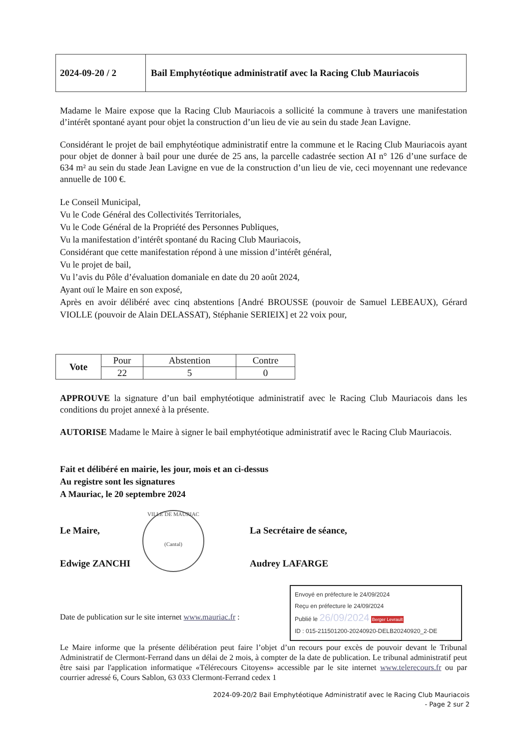| 2024-09-20 / 2 | Bail Emphytéotique administratif avec la Racing Club Mauriacois |
Madame le Maire expose que la Racing Club Mauriacois a sollicité la commune à travers une manifestation d’intérêt spontané ayant pour objet la construction d’un lieu de vie au sein du stade Jean Lavigne.
Considérant le projet de bail emphytéotique administratif entre la commune et le Racing Club Mauriacois ayant pour objet de donner à bail pour une durée de 25 ans, la parcelle cadastrée section AI n° 126 d’une surface de 634 m² au sein du stade Jean Lavigne en vue de la construction d’un lieu de vie, ceci moyennant une redevance annuelle de 100 €.
Le Conseil Municipal,
Vu le Code Général des Collectivités Territoriales,
Vu le Code Général de la Propriété des Personnes Publiques,
Vu la manifestation d’intérêt spontané du Racing Club Mauriacois,
Considérant que cette manifestation répond à une mission d’intérêt général,
Vu le projet de bail,
Vu l’avis du Pôle d’évaluation domaniale en date du 20 août 2024,
Ayant ouï le Maire en son exposé,
Après en avoir délibéré avec cinq abstentions [André BROUSSE (pouvoir de Samuel LEBEAUX), Gérard VIOLLE (pouvoir de Alain DELASSAT), Stéphanie SERIEIX] et 22 voix pour,
| Vote | Pour | Abstention | Contre |
| | 22 | 5 | 0 |
APPROUVE la signature d’un bail emphytéotique administratif avec le Racing Club Mauriacois dans les conditions du projet annexé à la présente.
AUTORISE Madame le Maire à signer le bail emphytéotique administratif avec le Racing Club Mauriacois.
Fait et délibéré en mairie, les jour, mois et an ci-dessus
Au registre sont les signatures
A Mauriac, le 20 septembre 2024
Le Maire,
Edwige ZANCHI
La Secrétaire de séance,
Audrey LAFARGE
VILLE DE MAURIAC
(Cantal)
Date de publication sur le site internet www.mauriac.fr :
Envoyé en préfecture le 24/09/2024
Reçu en préfecture le 24/09/2024
Publié le 26/09/2024 Berger Levrault
ID : 015-211501200-20240920-DELB20240920_2-DE
Le Maire informe que la présente délibération peut faire l’objet d’un recours pour excès de pouvoir devant le Tribunal Administratif de Clermont-Ferrand dans un délai de 2 mois, à compter de la date de publication. Le tribunal administratif peut être saisi par l'application informatique «Télérecours Citoyens» accessible par le site internet www.telerecours.fr ou par courrier adressé 6, Cours Sablon, 63 033 Clermont-Ferrand cedex 1
2024-09-20/2 Bail Emphytéotique Administratif avec le Racing Club Mauriacois
- Page 2 sur 2